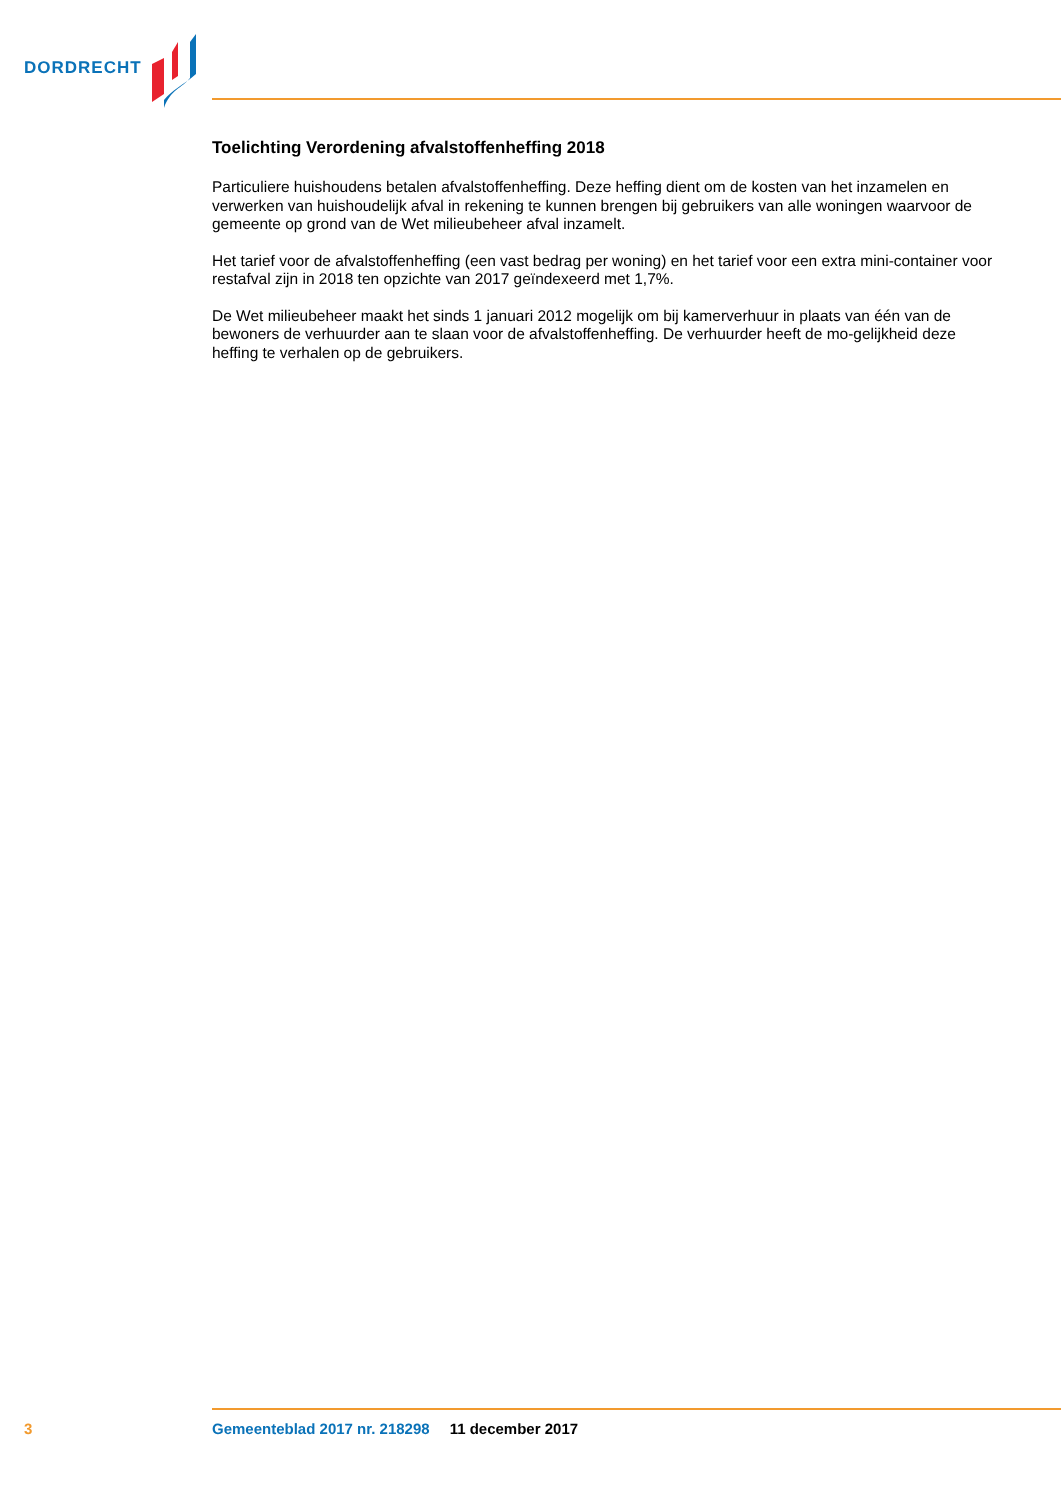DORDRECHT
Toelichting Verordening afvalstoffenheffing 2018
Particuliere huishoudens betalen afvalstoffenheffing. Deze heffing dient om de kosten van het inzamelen en verwerken van huishoudelijk afval in rekening te kunnen brengen bij gebruikers van alle woningen waarvoor de gemeente op grond van de Wet milieubeheer afval inzamelt.
Het tarief voor de afvalstoffenheffing (een vast bedrag per woning) en het tarief voor een extra mini-container voor restafval zijn in 2018 ten opzichte van 2017 geïndexeerd met 1,7%.
De Wet milieubeheer maakt het sinds 1 januari 2012 mogelijk om bij kamerverhuur in plaats van één van de bewoners de verhuurder aan te slaan voor de afvalstoffenheffing. De verhuurder heeft de mo-gelijkheid deze heffing te verhalen op de gebruikers.
3 Gemeenteblad 2017 nr. 218298 11 december 2017